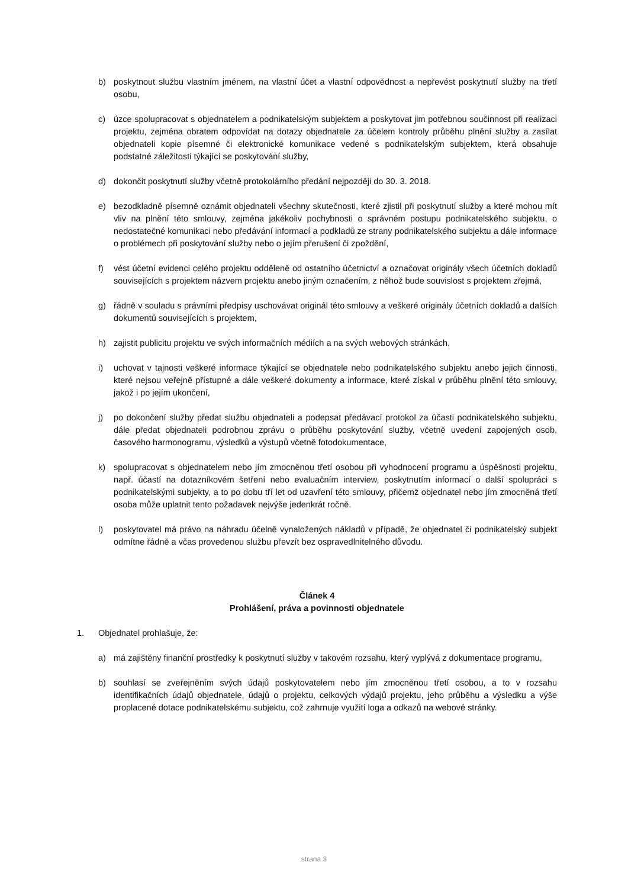b) poskytnout službu vlastním jménem, na vlastní účet a vlastní odpovědnost a nepřevést poskytnutí služby na třetí osobu,
c) úzce spolupracovat s objednatelem a podnikatelským subjektem a poskytovat jim potřebnou součinnost při realizaci projektu, zejména obratem odpovídat na dotazy objednatele za účelem kontroly průběhu plnění služby a zasílat objednateli kopie písemné či elektronické komunikace vedené s podnikatelským subjektem, která obsahuje podstatné záležitosti týkající se poskytování služby,
d) dokončit poskytnutí služby včetně protokolárního předání nejpozději do 30. 3. 2018.
e) bezodkladně písemně oznámit objednateli všechny skutečnosti, které zjistil při poskytnutí služby a které mohou mít vliv na plnění této smlouvy, zejména jakékoliv pochybnosti o správném postupu podnikatelského subjektu, o nedostatečné komunikaci nebo předávání informací a podkladů ze strany podnikatelského subjektu a dále informace o problémech při poskytování služby nebo o jejím přerušení či zpoždění,
f) vést účetní evidenci celého projektu odděleně od ostatního účetnictví a označovat originály všech účetních dokladů souvisejících s projektem názvem projektu anebo jiným označením, z něhož bude souvislost s projektem zřejmá,
g) řádně v souladu s právními předpisy uschovávat originál této smlouvy a veškeré originály účetních dokladů a dalších dokumentů souvisejících s projektem,
h) zajistit publicitu projektu ve svých informačních médiích a na svých webových stránkách,
i) uchovat v tajnosti veškeré informace týkající se objednatele nebo podnikatelského subjektu anebo jejich činnosti, které nejsou veřejně přístupné a dále veškeré dokumenty a informace, které získal v průběhu plnění této smlouvy, jakož i po jejím ukončení,
j) po dokončení služby předat službu objednateli a podepsat předávací protokol za účasti podnikatelského subjektu, dále předat objednateli podrobnou zprávu o průběhu poskytování služby, včetně uvedení zapojených osob, časového harmonogramu, výsledků a výstupů včetně fotodokumentace,
k) spolupracovat s objednatelem nebo jím zmocněnou třetí osobou při vyhodnocení programu a úspěšnosti projektu, např. účastí na dotazníkovém šetření nebo evaluačním interview, poskytnutím informací o další spolupráci s podnikatelskými subjekty, a to po dobu tří let od uzavření této smlouvy, přičemž objednatel nebo jím zmocněná třetí osoba může uplatnit tento požadavek nejvýše jedenkrát ročně.
l) poskytovatel má právo na náhradu účelně vynaložených nákladů v případě, že objednatel či podnikatelský subjekt odmítne řádně a včas provedenou službu převzít bez ospravedlnitelného důvodu.
Článek 4
Prohlášení, práva a povinnosti objednatele
1. Objednatel prohlašuje, že:
a) má zajištěny finanční prostředky k poskytnutí služby v takovém rozsahu, který vyplývá z dokumentace programu,
b) souhlasí se zveřejněním svých údajů poskytovatelem nebo jím zmocněnou třetí osobou, a to v rozsahu identifikačních údajů objednatele, údajů o projektu, celkových výdajů projektu, jeho průběhu a výsledku a výše proplacené dotace podnikatelskému subjektu, což zahrnuje využití loga a odkazů na webové stránky.
strana 3